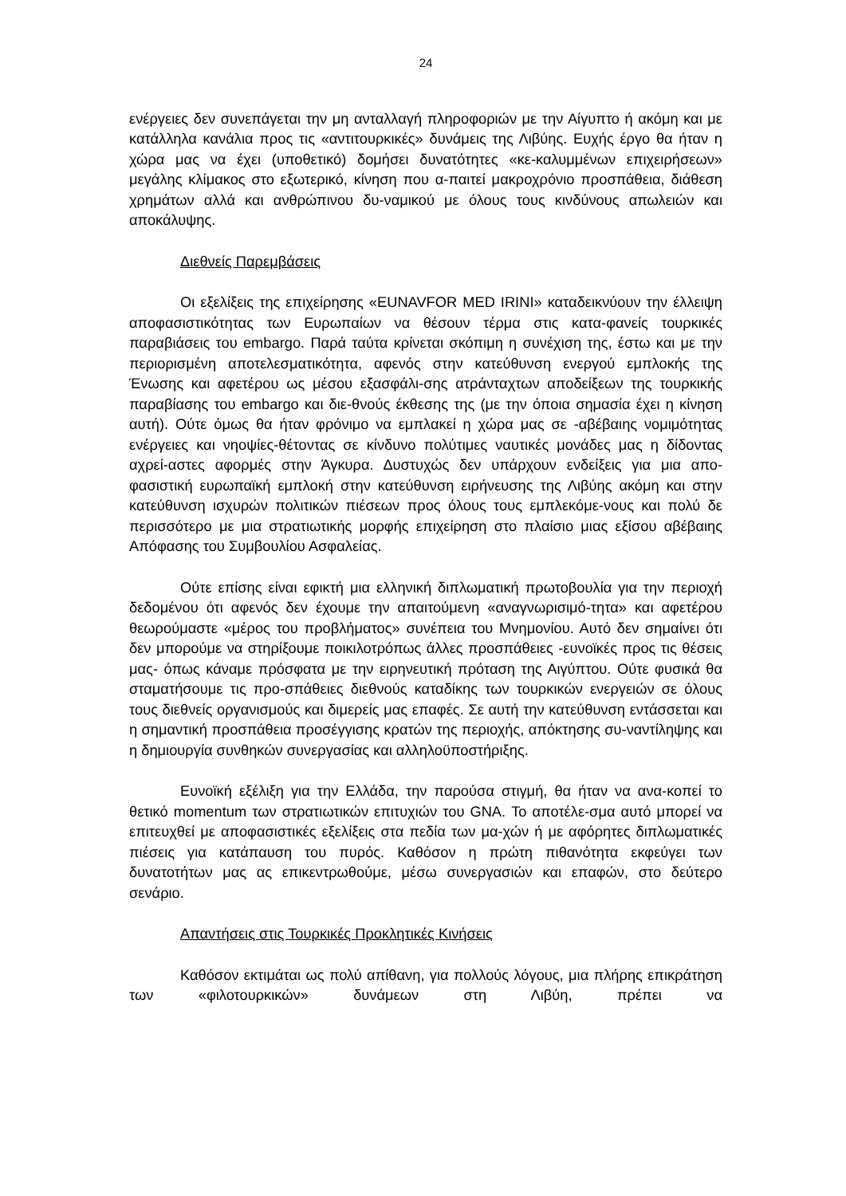24
ενέργειες δεν συνεπάγεται την μη ανταλλαγή πληροφοριών με την Αίγυπτο ή ακόμη και με κατάλληλα κανάλια προς τις «αντιτουρκικές» δυνάμεις της Λιβύης. Ευχής έργο θα ήταν η χώρα μας να έχει (υποθετικό) δομήσει δυνατότητες «κε-καλυμμένων επιχειρήσεων» μεγάλης κλίμακος στο εξωτερικό, κίνηση που α-παιτεί μακροχρόνιο προσπάθεια, διάθεση χρημάτων αλλά και ανθρώπινου δυ-ναμικού με όλους τους κινδύνους απωλειών και αποκάλυψης.
Διεθνείς Παρεμβάσεις
Οι εξελίξεις της επιχείρησης «EUNAVFOR MED IRINI» καταδεικνύουν την έλλειψη αποφασιστικότητας των Ευρωπαίων να θέσουν τέρμα στις κατα-φανείς τουρκικές παραβιάσεις του embargo. Παρά ταύτα κρίνεται σκόπιμη η συνέχιση της, έστω και με την περιορισμένη αποτελεσματικότητα, αφενός στην κατεύθυνση ενεργού εμπλοκής της Ένωσης και αφετέρου ως μέσου εξασφάλι-σης ατράνταχτων αποδείξεων της τουρκικής παραβίασης του embargo και διε-θνούς έκθεσης της (με την όποια σημασία έχει η κίνηση αυτή). Ούτε όμως θα ήταν φρόνιμο να εμπλακεί η χώρα μας σε -αβέβαιης νομιμότητας ενέργειες και νηοψίες-θέτοντας σε κίνδυνο πολύτιμες ναυτικές μονάδες μας η δίδοντας αχρεί-αστες αφορμές στην Άγκυρα. Δυστυχώς δεν υπάρχουν ενδείξεις για μια απο-φασιστική ευρωπαϊκή εμπλοκή στην κατεύθυνση ειρήνευσης της Λιβύης ακόμη και στην κατεύθυνση ισχυρών πολιτικών πιέσεων προς όλους τους εμπλεκόμε-νους και πολύ δε περισσότερο με μια στρατιωτικής μορφής επιχείρηση στο πλαίσιο μιας εξίσου αβέβαιης Απόφασης του Συμβουλίου Ασφαλείας.
Ούτε επίσης είναι εφικτή μια ελληνική διπλωματική πρωτοβουλία για την περιοχή δεδομένου ότι αφενός δεν έχουμε την απαιτούμενη «αναγνωρισιμό-τητα» και αφετέρου θεωρούμαστε «μέρος του προβλήματος» συνέπεια του Μνημονίου. Αυτό δεν σημαίνει ότι δεν μπορούμε να στηρίξουμε ποικιλοτρόπως άλλες προσπάθειες -ευνοϊκές προς τις θέσεις μας- όπως κάναμε πρόσφατα με την ειρηνευτική πρόταση της Αιγύπτου. Ούτε φυσικά θα σταματήσουμε τις προ-σπάθειες διεθνούς καταδίκης των τουρκικών ενεργειών σε όλους τους διεθνείς οργανισμούς και διμερείς μας επαφές. Σε αυτή την κατεύθυνση εντάσσεται και η σημαντική προσπάθεια προσέγγισης κρατών της περιοχής, απόκτησης συ-ναντίληψης και η δημιουργία συνθηκών συνεργασίας και αλληλοϋποστήριξης.
Ευνοϊκή εξέλιξη για την Ελλάδα, την παρούσα στιγμή, θα ήταν να ανα-κοπεί το θετικό momentum των στρατιωτικών επιτυχιών του GNA. Το αποτέλε-σμα αυτό μπορεί να επιτευχθεί με αποφασιστικές εξελίξεις στα πεδία των μα-χών ή με αφόρητες διπλωματικές πιέσεις για κατάπαυση του πυρός. Καθόσον η πρώτη πιθανότητα εκφεύγει των δυνατοτήτων μας ας επικεντρωθούμε, μέσω συνεργασιών και επαφών, στο δεύτερο σενάριο.
Απαντήσεις στις Τουρκικές Προκλητικές Κινήσεις
Καθόσον εκτιμάται ως πολύ απίθανη, για πολλούς λόγους, μια πλήρης επικράτηση των «φιλοτουρκικών» δυνάμεων στη Λιβύη, πρέπει να